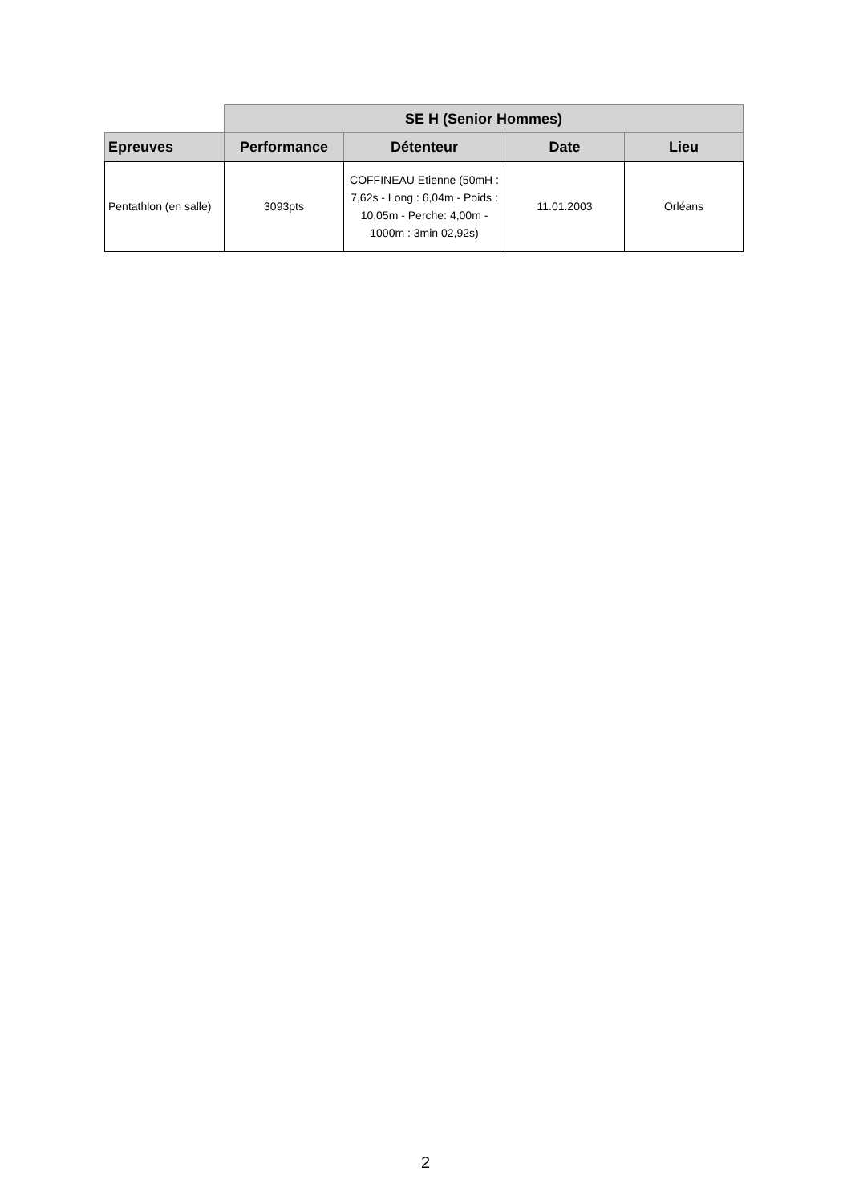| | SE H (Senior Hommes) | | | |
| Epreuves | Performance | Détenteur | Date | Lieu |
| Pentathlon (en salle) | 3093pts | COFFINEAU Etienne (50mH : 7,62s - Long : 6,04m - Poids : 10,05m - Perche: 4,00m - 1000m : 3min 02,92s) | 11.01.2003 | Orléans |
2